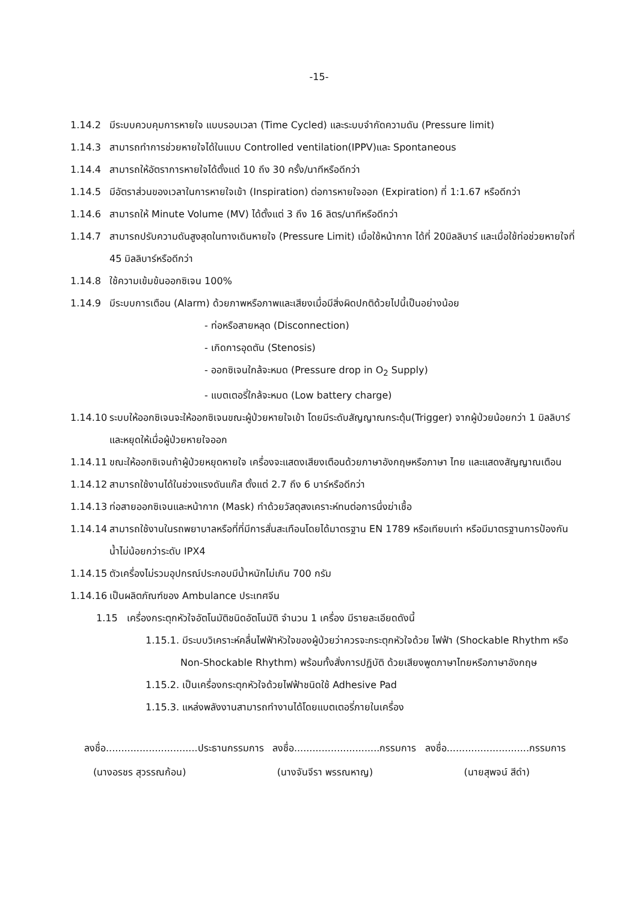-15-
1.14.2 มีระบบควบคุมการหายใจ แบบรอบเวลา (Time Cycled) และระบบจำกัดความดัน (Pressure limit)
1.14.3 สามารถทำการช่วยหายใจได้ในแบบ Controlled ventilation(IPPV)และ Spontaneous
1.14.4 สามารถให้อัตราการหายใจได้ตั้งแต่ 10 ถึง 30 ครั้ง/นาทีหรือดีกว่า
1.14.5 มีอัตราส่วนของเวลาในการหายใจเข้า (Inspiration) ต่อการหายใจออก (Expiration) ที่ 1:1.67 หรือดีกว่า
1.14.6 สามารถให้ Minute Volume (MV) ได้ตั้งแต่ 3 ถึง 16 ลิตร/นาทีหรือดีกว่า
1.14.7 สามารถปรับความดันสูงสุดในทางเดินหายใจ (Pressure Limit) เมื่อใช้หน้ากาก ได้ที่ 20มิลลิบาร์ และเมื่อใช้ท่อช่วยหายใจที่ 45 มิลลิบาร์หรือดีกว่า
1.14.8 ใช้ความเข้มข้นออกซิเจน 100%
1.14.9 มีระบบการเตือน (Alarm) ด้วยภาพหรือภาพและเสียงเมื่อมีสิ่งผิดปกติด้วยไปนี้เป็นอย่างน้อย
- ท่อหรือสายหลุด (Disconnection)
- เกิดการอุดตัน (Stenosis)
- ออกซิเจนใกล้จะหมด (Pressure drop in O<sub>2</sub> Supply)
- แบตเตอรี่ใกล้จะหมด (Low battery charge)
1.14.10 ระบบให้ออกซิเจนจะให้ออกซิเจนขณะผู้ป่วยหายใจเข้า โดยมีระดับสัญญาณกระตุ้น(Trigger) จากผู้ป่วยน้อยกว่า 1 มิลลิบาร์ และหยุดให้เมื่อผู้ป่วยหายใจออก
1.14.11 ขณะให้ออกซิเจนถ้าผู้ป่วยหยุดหายใจ เครื่องจะแสดงเสียงเตือนด้วยภาษาอังกฤษหรือภาษา ไทย และแสดงสัญญาณเตือน
1.14.12 สามารถใช้งานได้ในช่วงแรงดันแก๊ส ตั้งแต่ 2.7 ถึง 6 บาร์หรือดีกว่า
1.14.13 ท่อสายออกซิเจนและหน้ากาก (Mask) ทำด้วยวัสดุสงเคราะห์ทนต่อการนึ่งฆ่าเชื้อ
1.14.14 สามารถใช้งานในรถพยาบาลหรือที่ที่มีการสั่นสะเทือนโดยได้มาตรฐาน EN 1789 หรือเทียบเท่า หรือมีมาตรฐานการป้องกันน้ำไม่น้อยกว่าระดับ IPX4
1.14.15 ตัวเครื่องไม่รวมอุปกรณ์ประกอบมีน้ำหนักไม่เกิน 700 กรัม
1.14.16 เป็นผลิตภัณฑ์ของ Ambulance ประเทศจีน
1.15 เครื่องกระตุกหัวใจอัตโนมัติชนิดอัตโนมัติ จำนวน 1 เครื่อง มีรายละเอียดดังนี้
1.15.1. มีระบบวิเคราะห์คลื่นไฟฟ้าหัวใจของผู้ป่วยว่าควรจะกระตุกหัวใจด้วย ไฟฟ้า (Shockable Rhythm หรือ Non-Shockable Rhythm) พร้อมทั้งสั่งการปฏิบัติ ด้วยเสียงพูดภาษาไทยหรือภาษาอังกฤษ
1.15.2. เป็นเครื่องกระตุกหัวใจด้วยไฟฟ้าชนิดใช้ Adhesive Pad
1.15.3. แหล่งพลังงานสามารถทำงานได้โดยแบตเตอรี่ภายในเครื่อง
ลงชื่อ..............................ประธานกรรมการ ลงชื่อ............................กรรมการ ลงชื่อ...........................กรรมการ
(นางอรชร สุวรรณก้อน) (นางจันจีรา พรรณหาญ) (นายสุพจน์ สีดำ)